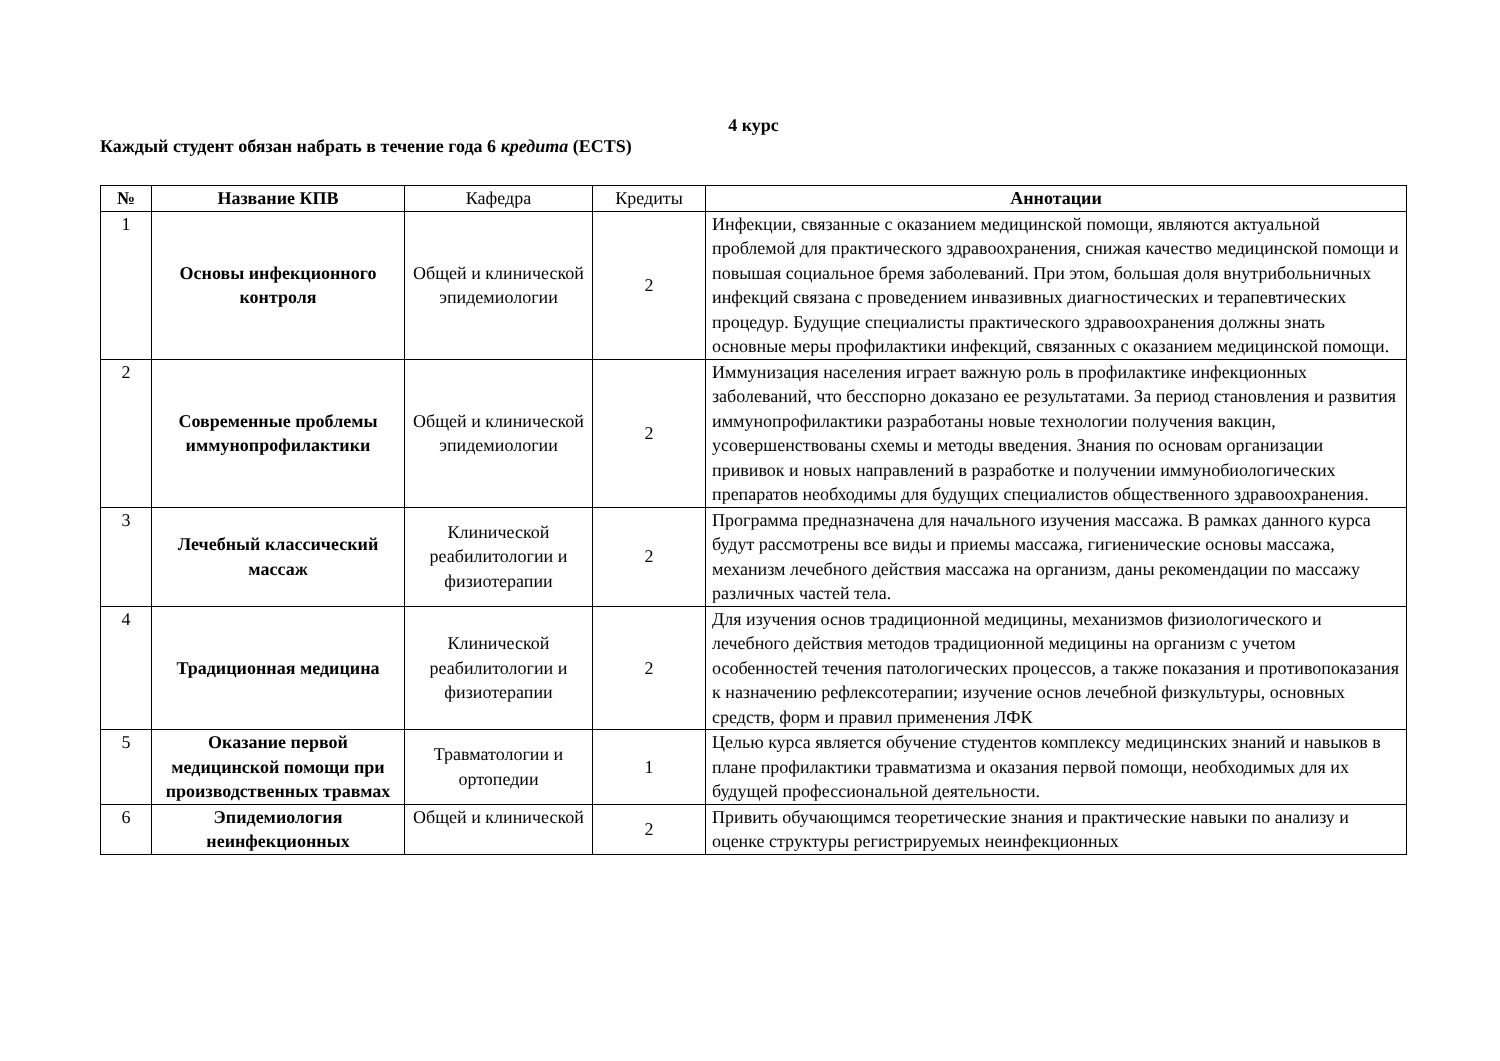4 курс
Каждый студент обязан набрать в течение года 6 кредита (ECTS)
| № | Название КПВ | Кафедра | Кредиты | Аннотации |
| --- | --- | --- | --- | --- |
| 1 | Основы инфекционного контроля | Общей и клинической эпидемиологии | 2 | Инфекции, связанные с оказанием медицинской помощи, являются актуальной проблемой для практического здравоохранения, снижая качество медицинской помощи и повышая социальное бремя заболеваний. При этом, большая доля внутрибольничных инфекций связана с проведением инвазивных диагностических и терапевтических процедур. Будущие специалисты практического здравоохранения должны знать основные меры профилактики инфекций, связанных с оказанием медицинской помощи. |
| 2 | Современные проблемы иммунопрофилактики | Общей и клинической эпидемиологии | 2 | Иммунизация населения играет важную роль в профилактике инфекционных заболеваний, что бесспорно доказано ее результатами. За период становления и развития иммунопрофилактики разработаны новые технологии получения вакцин, усовершенствованы схемы и методы введения. Знания по основам организации прививок и новых направлений в разработке и получении иммунобиологических препаратов необходимы для будущих специалистов общественного здравоохранения. |
| 3 | Лечебный классический массаж | Клинической реабилитологии и физиотерапии | 2 | Программа предназначена для начального изучения массажа. В рамках данного курса будут рассмотрены все виды и приемы массажа, гигиенические основы массажа, механизм лечебного действия массажа на организм, даны рекомендации по массажу различных частей тела. |
| 4 | Традиционная медицина | Клинической реабилитологии и физиотерапии | 2 | Для изучения основ традиционной медицины, механизмов физиологического и лечебного действия методов традиционной медицины на организм с учетом особенностей течения патологических процессов, а также показания и противопоказания к назначению рефлексотерапии; изучение основ лечебной физкультуры, основных средств, форм и правил применения ЛФК |
| 5 | Оказание первой медицинской помощи при производственных травмах | Травматологии и ортопедии | 1 | Целью курса является обучение студентов комплексу медицинских знаний и навыков в плане профилактики травматизма и оказания первой помощи, необходимых для их будущей профессиональной деятельности. |
| 6 | Эпидемиология неинфекционных | Общей и клинической | 2 | Привить обучающимся теоретические знания и практические навыки по анализу и оценке структуры регистрируемых неинфекционных |